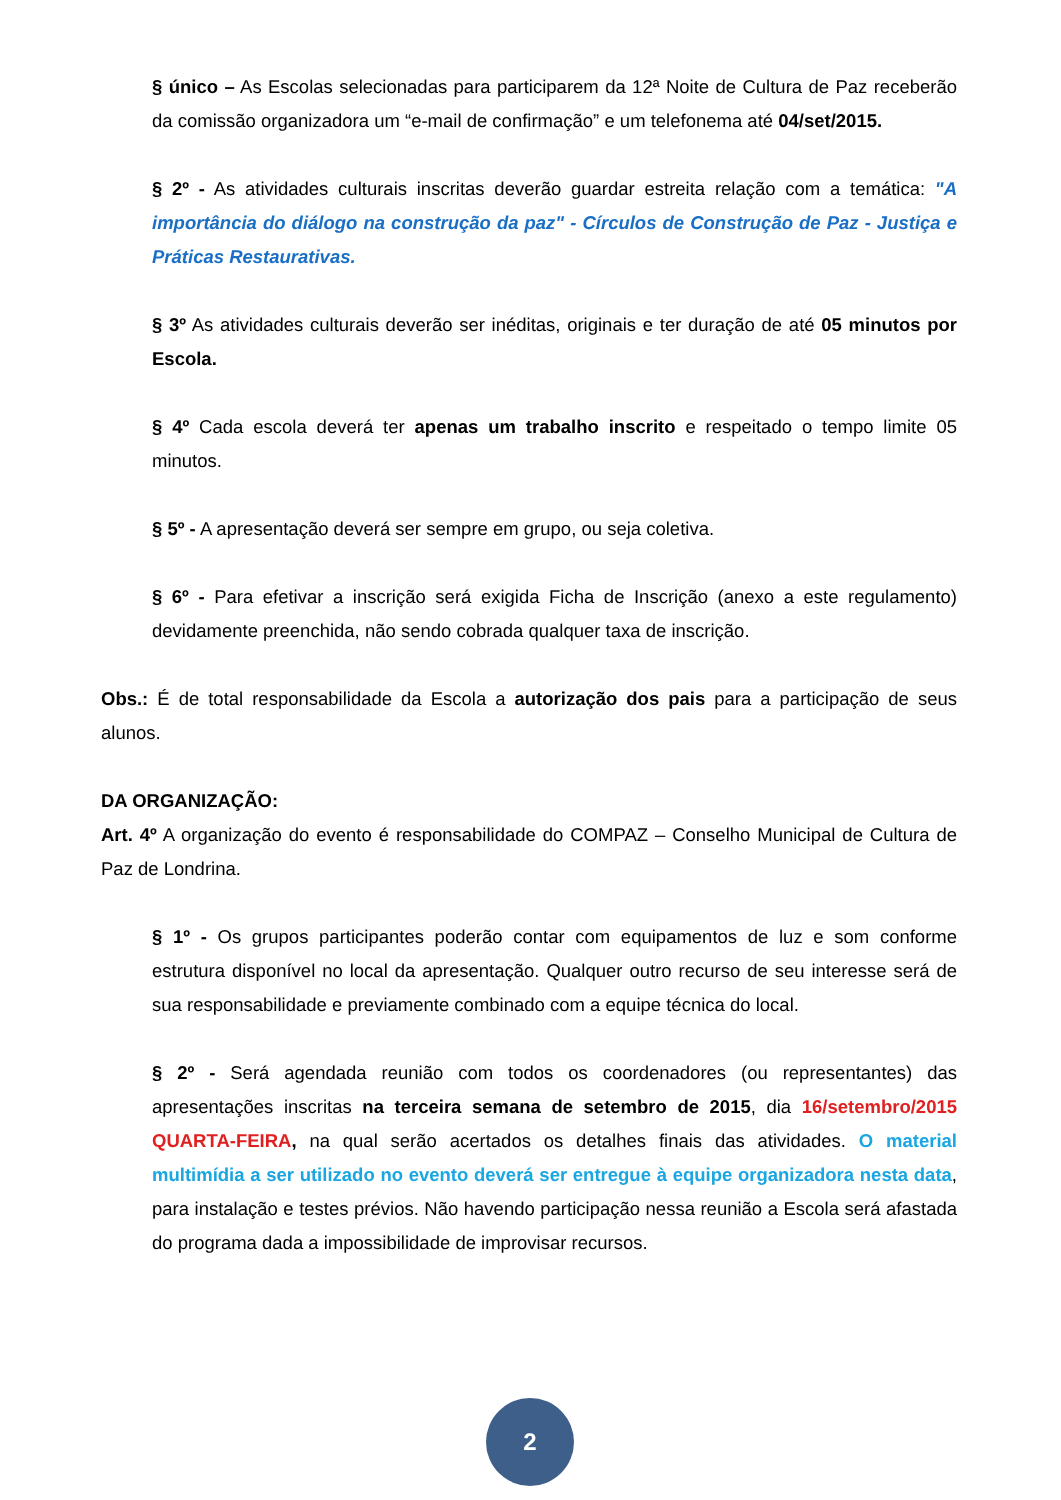§ único – As Escolas selecionadas para participarem da 12ª Noite de Cultura de Paz receberão da comissão organizadora um “e-mail de confirmação” e um telefonema até 04/set/2015.
§ 2º - As atividades culturais inscritas deverão guardar estreita relação com a temática: "A importância do diálogo na construção da paz" - Círculos de Construção de Paz - Justiça e Práticas Restaurativas.
§ 3º As atividades culturais deverão ser inéditas, originais e ter duração de até 05 minutos por Escola.
§ 4º Cada escola deverá ter apenas um trabalho inscrito e respeitado o tempo limite 05 minutos.
§ 5º - A apresentação deverá ser sempre em grupo, ou seja coletiva.
§ 6º - Para efetivar a inscrição será exigida Ficha de Inscrição (anexo a este regulamento) devidamente preenchida, não sendo cobrada qualquer taxa de inscrição.
Obs.: É de total responsabilidade da Escola a autorização dos pais para a participação de seus alunos.
DA ORGANIZAÇÃO:
Art. 4º A organização do evento é responsabilidade do COMPAZ – Conselho Municipal de Cultura de Paz de Londrina.
§ 1º - Os grupos participantes poderão contar com equipamentos de luz e som conforme estrutura disponível no local da apresentação. Qualquer outro recurso de seu interesse será de sua responsabilidade e previamente combinado com a equipe técnica do local.
§ 2º - Será agendada reunião com todos os coordenadores (ou representantes) das apresentações inscritas na terceira semana de setembro de 2015, dia 16/setembro/2015 QUARTA-FEIRA, na qual serão acertados os detalhes finais das atividades. O material multimídia a ser utilizado no evento deverá ser entregue à equipe organizadora nesta data, para instalação e testes prévios. Não havendo participação nessa reunião a Escola será afastada do programa dada a impossibilidade de improvisar recursos.
2